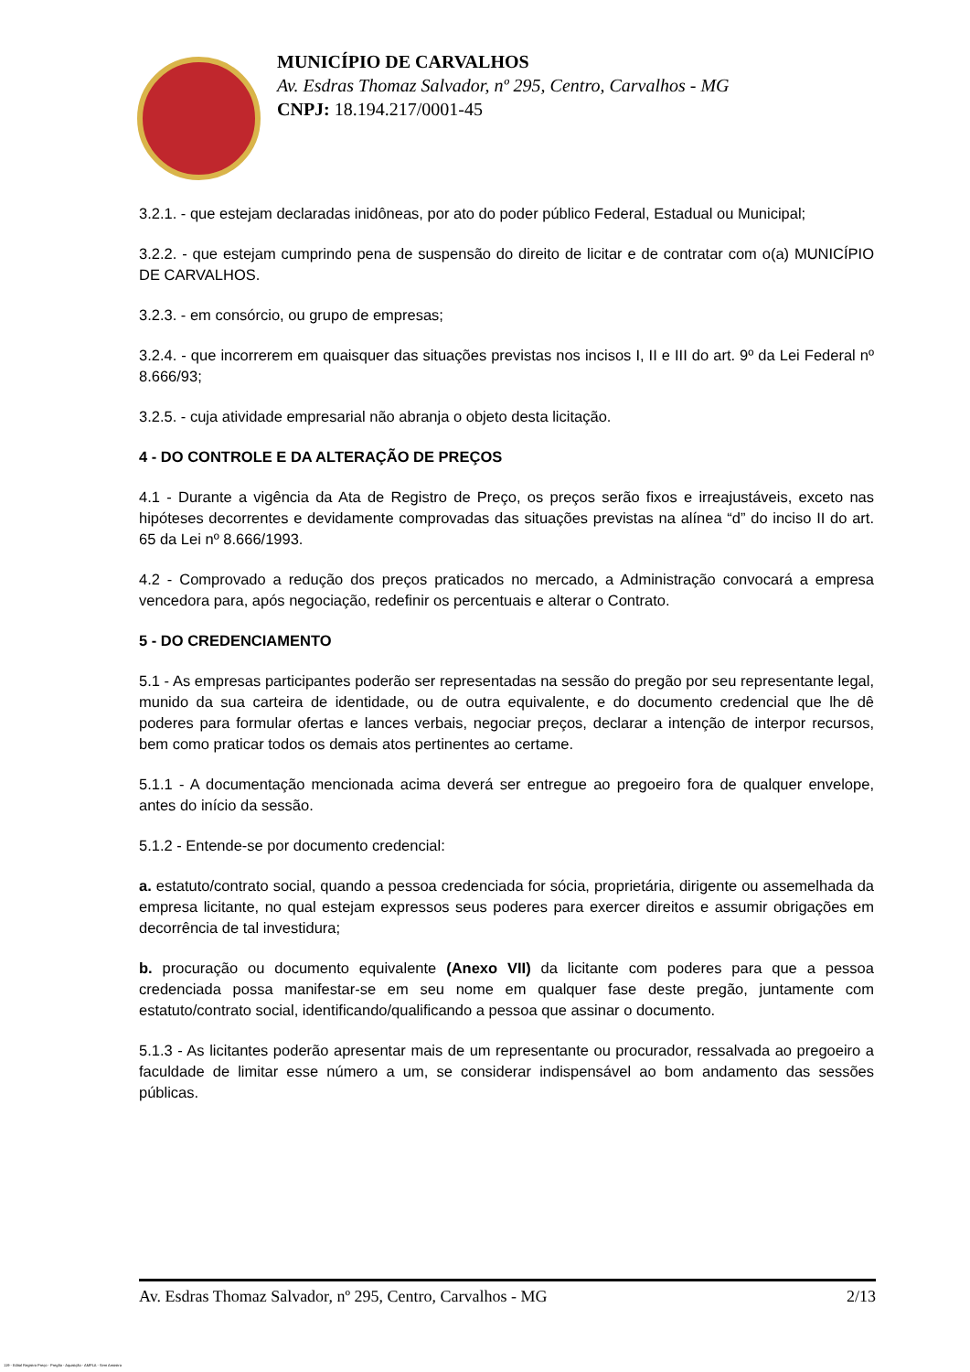MUNICÍPIO DE CARVALHOS
Av. Esdras Thomaz Salvador, nº 295, Centro, Carvalhos - MG
CNPJ: 18.194.217/0001-45
3.2.1. - que estejam declaradas inidôneas, por ato do poder público Federal, Estadual ou Municipal;
3.2.2. - que estejam cumprindo pena de suspensão do direito de licitar e de contratar com o(a) MUNICÍPIO DE CARVALHOS.
3.2.3. - em consórcio, ou grupo de empresas;
3.2.4. - que incorrerem em quaisquer das situações previstas nos incisos I, II e III do art. 9º da Lei Federal nº 8.666/93;
3.2.5. - cuja atividade empresarial não abranja o objeto desta licitação.
4 - DO CONTROLE E DA ALTERAÇÃO DE PREÇOS
4.1 - Durante a vigência da Ata de Registro de Preço, os preços serão fixos e irreajustáveis, exceto nas hipóteses decorrentes e devidamente comprovadas das situações previstas na alínea “d” do inciso II do art. 65 da Lei nº 8.666/1993.
4.2 - Comprovado a redução dos preços praticados no mercado, a Administração convocará a empresa vencedora para, após negociação, redefinir os percentuais e alterar o Contrato.
5 - DO CREDENCIAMENTO
5.1 - As empresas participantes poderão ser representadas na sessão do pregão por seu representante legal, munido da sua carteira de identidade, ou de outra equivalente, e do documento credencial que lhe dê poderes para formular ofertas e lances verbais, negociar preços, declarar a intenção de interpor recursos, bem como praticar todos os demais atos pertinentes ao certame.
5.1.1 - A documentação mencionada acima deverá ser entregue ao pregoeiro fora de qualquer envelope, antes do início da sessão.
5.1.2 - Entende-se por documento credencial:
a. estatuto/contrato social, quando a pessoa credenciada for sócia, proprietária, dirigente ou assemelhada da empresa licitante, no qual estejam expressos seus poderes para exercer direitos e assumir obrigações em decorrência de tal investidura;
b. procuração ou documento equivalente (Anexo VII) da licitante com poderes para que a pessoa credenciada possa manifestar-se em seu nome em qualquer fase deste pregão, juntamente com estatuto/contrato social, identificando/qualificando a pessoa que assinar o documento.
5.1.3 - As licitantes poderão apresentar mais de um representante ou procurador, ressalvada ao pregoeiro a faculdade de limitar esse número a um, se considerar indispensável ao bom andamento das sessões públicas.
Av. Esdras Thomaz Salvador, nº 295, Centro, Carvalhos - MG 2/13
119 - Edital Registro Preço - Pregão - Aquisição - AMPLA - Sem Amostra